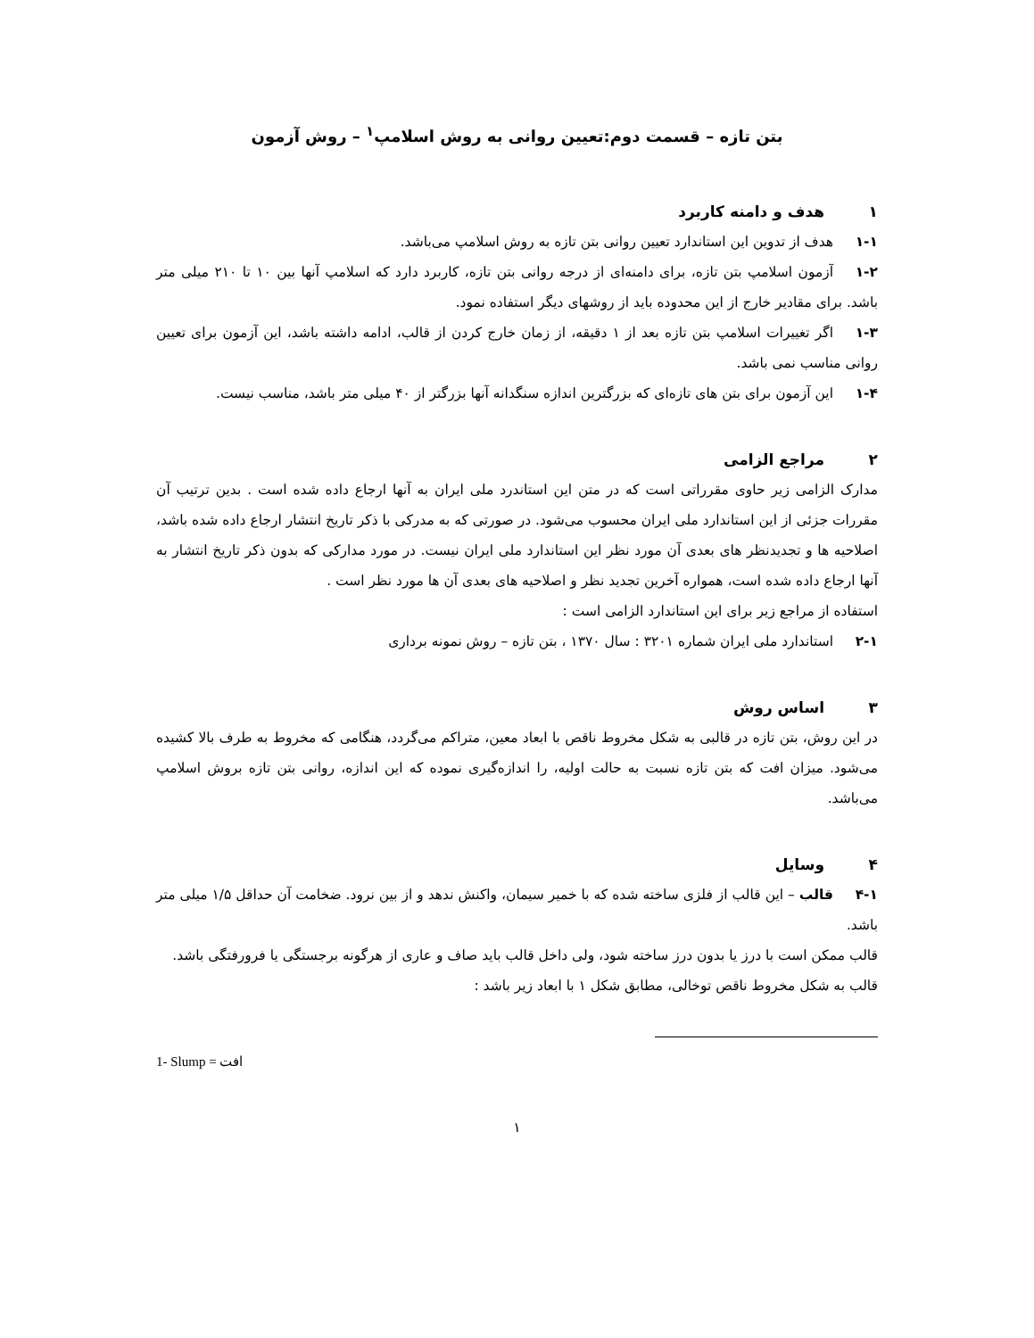بتن تازه – قسمت دوم:تعیین روانی به روش اسلامپ<sup>۱</sup> – روش آزمون
۱ هدف و دامنه کاربرد
۱-۱ هدف از تدوین این استاندارد تعیین روانی بتن تازه به روش اسلامپ می‌باشد.
۱-۲ آزمون اسلامپ بتن تازه، برای دامنه‌ای از درجه روانی بتن تازه، کاربرد دارد که اسلامپ آنها بین ۱۰ تا ۲۱۰ میلی متر باشد. برای مقادیر خارج از این محدوده باید از روشهای دیگر استفاده نمود.
۱-۳ اگر تغییرات اسلامپ بتن تازه بعد از ۱ دقیقه، از زمان خارج کردن از قالب، ادامه داشته باشد، این آزمون برای تعیین روانی مناسب نمی باشد.
۱-۴ این آزمون برای بتن های تازه‌ای که بزرگترین اندازه سنگدانه آنها بزرگتر از ۴۰ میلی متر باشد، مناسب نیست.
۲ مراجع الزامی
مدارک الزامی زیر حاوی مقرراتی است که در متن این استاندرد ملی ایران به آنها ارجاع داده شده است . بدین ترتیب آن مقررات جزئی از این استاندارد ملی ایران محسوب می‌شود. در صورتی که به مدرکی با ذکر تاریخ انتشار ارجاع داده شده باشد، اصلاحیه ها و تجدیدنظر های بعدی آن مورد نظر این استاندارد ملی ایران نیست. در مورد مدارکی که بدون ذکر تاریخ انتشار به آنها ارجاع داده شده است، همواره آخرین تجدید نظر و اصلاحیه های بعدی آن ها مورد نظر است .
استفاده از مراجع زیر برای این استاندارد الزامی است :
۲-۱ استاندارد ملی ایران شماره ۳۲۰۱ : سال ۱۳۷۰ ، بتن تازه – روش نمونه برداری
۳ اساس روش
در این روش، بتن تازه در قالبی به شکل مخروط ناقص با ابعاد معین، متراکم می‌گردد، هنگامی که مخروط به طرف بالا کشیده می‌شود. میزان افت که بتن تازه نسبت به حالت اولیه، را اندازه‌گیری نموده که این اندازه، روانی بتن تازه بروش اسلامپ می‌باشد.
۴ وسایل
۴-۱ قالب – این قالب از فلزی ساخته شده که با خمیر سیمان، واکنش ندهد و از بین نرود. ضخامت آن حداقل ۱/۵ میلی متر باشد.
قالب ممکن است با درز یا بدون درز ساخته شود، ولی داخل قالب باید صاف و عاری از هرگونه برجستگی یا فرورفتگی باشد.
قالب به شکل مخروط ناقص توخالی، مطابق شکل ۱ با ابعاد زیر باشد :
1- Slump = افت
۱